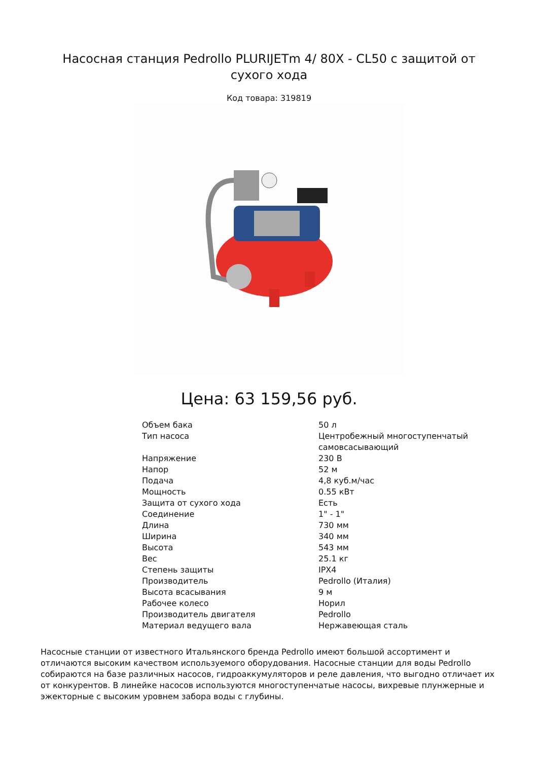Насосная станция Pedrollo PLURIJETm 4/ 80X - CL50 с защитой от сухого хода
Код товара: 319819
Цена: 63 159,56 руб.
| Объем бака | 50 л |
| Тип насоса | Центробежный многоступенчатый самовсасывающий |
| Напряжение | 230 В |
| Напор | 52 м |
| Подача | 4,8 куб.м/час |
| Мощность | 0.55 кВт |
| Защита от сухого хода | Есть |
| Соединение | 1" - 1" |
| Длина | 730 мм |
| Ширина | 340 мм |
| Высота | 543 мм |
| Вес | 25.1 кг |
| Степень защиты | IPX4 |
| Производитель | Pedrollo (Италия) |
| Высота всасывания | 9 м |
| Рабочее колесо | Норил |
| Производитель двигателя | Pedrollo |
| Материал ведущего вала | Нержавеющая сталь |
Насосные станции от известного Итальянского бренда Pedrollo имеют большой ассортимент и отличаются высоким качеством используемого оборудования. Насосные станции для воды Pedrollo собираются на базе различных насосов, гидроаккумуляторов и реле давления, что выгодно отличает их от конкурентов. В линейке насосов используются многоступенчатые насосы, вихревые плунжерные и эжекторные с высоким уровнем забора воды с глубины.